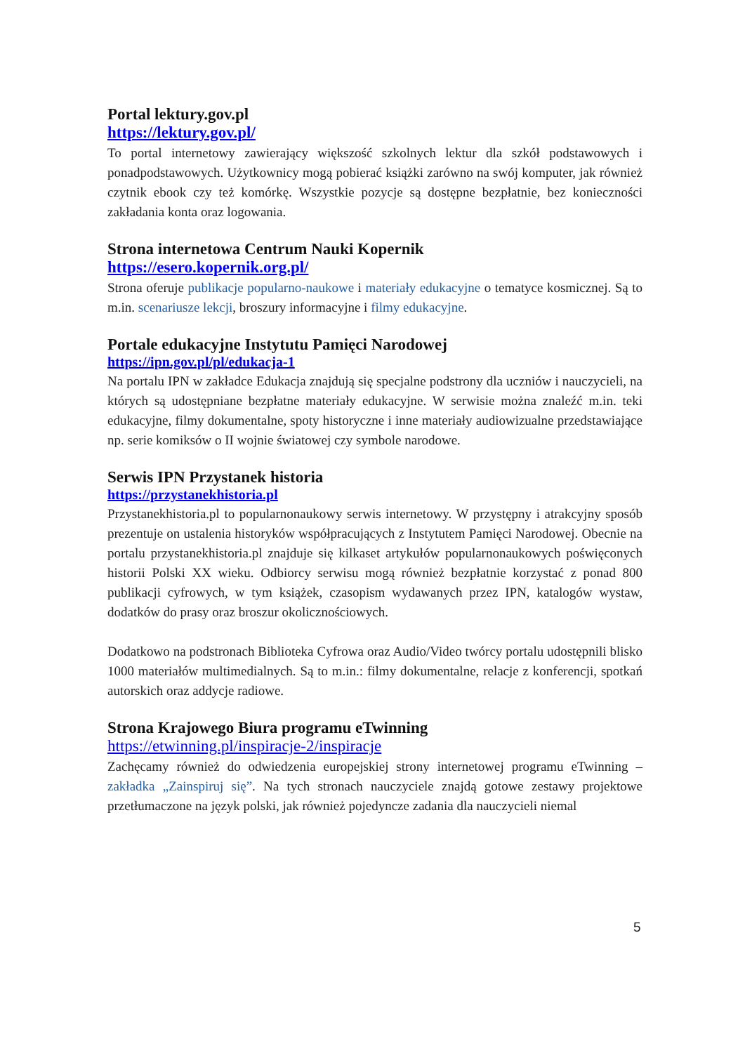Portal lektury.gov.pl
https://lektury.gov.pl/
To portal internetowy zawierający większość szkolnych lektur dla szkół podstawowych i ponadpodstawowych. Użytkownicy mogą pobierać książki zarówno na swój komputer, jak również czytnik ebook czy też komórkę. Wszystkie pozycje są dostępne bezpłatnie, bez konieczności zakładania konta oraz logowania.
Strona internetowa Centrum Nauki Kopernik
https://esero.kopernik.org.pl/
Strona oferuje publikacje popularno-naukowe i materiały edukacyjne o tematyce kosmicznej. Są to m.in. scenariusze lekcji, broszury informacyjne i filmy edukacyjne.
Portale edukacyjne Instytutu Pamięci Narodowej
https://ipn.gov.pl/pl/edukacja-1
Na portalu IPN w zakładce Edukacja znajdują się specjalne podstrony dla uczniów i nauczycieli, na których są udostępniane bezpłatne materiały edukacyjne. W serwisie można znaleźć m.in. teki edukacyjne, filmy dokumentalne, spoty historyczne i inne materiały audiowizualne przedstawiające np. serie komiksów o II wojnie światowej czy symbole narodowe.
Serwis IPN Przystanek historia
https://przystanekhistoria.pl
Przystanekhistoria.pl to popularnonaukowy serwis internetowy. W przystępny i atrakcyjny sposób prezentuje on ustalenia historyków współpracujących z Instytutem Pamięci Narodowej. Obecnie na portalu przystanekhistoria.pl znajduje się kilkaset artykułów popularnonaukowych poświęconych historii Polski XX wieku. Odbiorcy serwisu mogą również bezpłatnie korzystać z ponad 800 publikacji cyfrowych, w tym książek, czasopism wydawanych przez IPN, katalogów wystaw, dodatków do prasy oraz broszur okolicznościowych.
Dodatkowo na podstronach Biblioteka Cyfrowa oraz Audio/Video twórcy portalu udostępnili blisko 1000 materiałów multimedialnych. Są to m.in.: filmy dokumentalne, relacje z konferencji, spotkań autorskich oraz addycje radiowe.
Strona Krajowego Biura programu eTwinning
https://etwinning.pl/inspiracje-2/inspiracje
Zachęcamy również do odwiedzenia europejskiej strony internetowej programu eTwinning – zakładka „Zainspiruj się”. Na tych stronach nauczyciele znajdą gotowe zestawy projektowe przetłumaczone na język polski, jak również pojedyncze zadania dla nauczycieli niemal
5